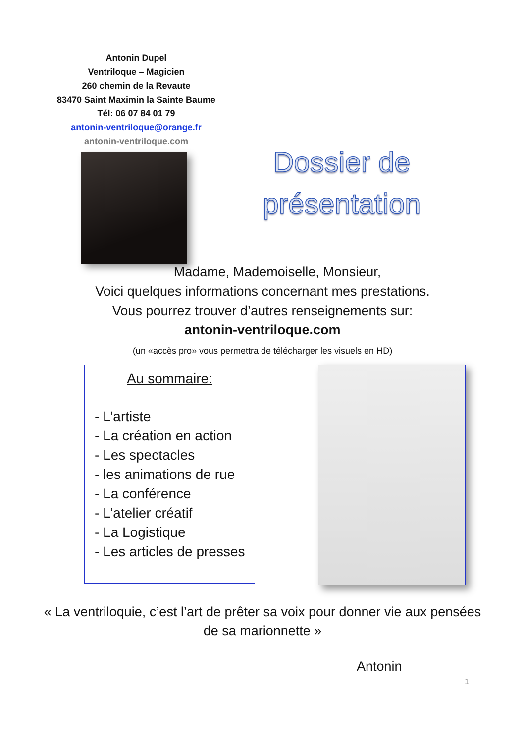Antonin Dupel
Ventriloque – Magicien
260 chemin de la Revaute
83470 Saint Maximin la Sainte Baume
Tél: 06 07 84 01 79
antonin-ventriloque@orange.fr
antonin-ventriloque.com
Dossier de présentation
Madame, Mademoiselle, Monsieur,
Voici quelques informations concernant mes prestations.
Vous pourrez trouver d’autres renseignements sur:
antonin-ventriloque.com
(un «accès pro» vous permettra de télécharger les visuels en HD)
Au sommaire:
- L’artiste
- La création en action
- Les spectacles
- les animations de rue
- La conférence
- L’atelier créatif
- La Logistique
- Les articles de presses
« La ventriloquie, c’est l’art de prêter sa voix pour donner vie aux pensées de sa marionnette »
Antonin
1